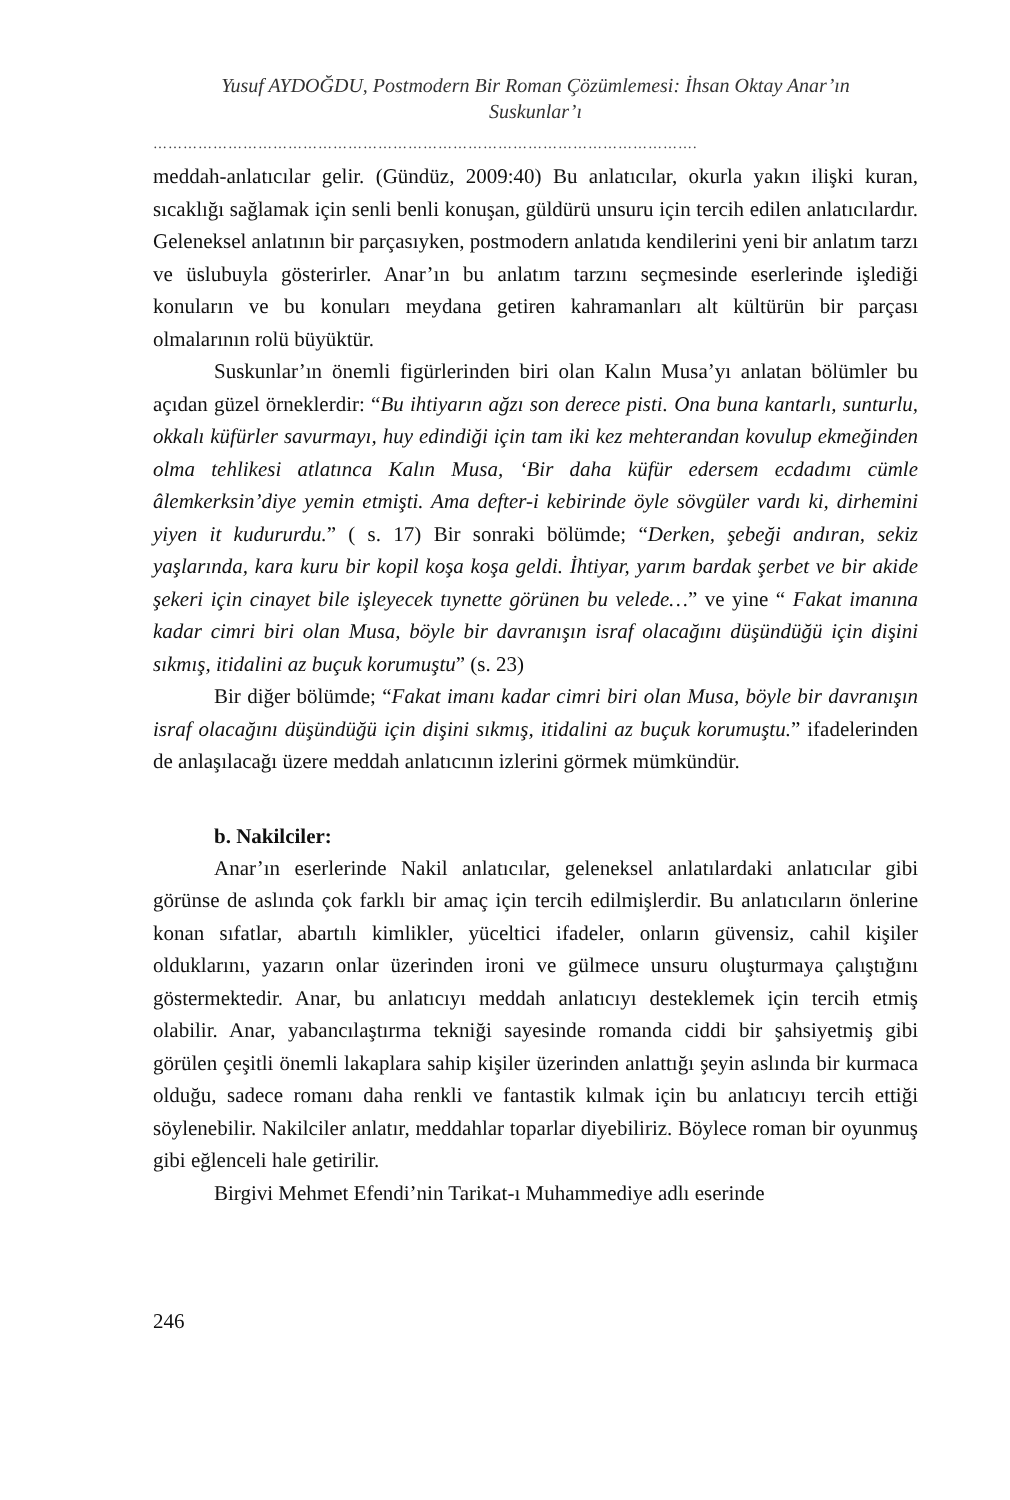Yusuf AYDOĞDU, Postmodern Bir Roman Çözümlemesi: İhsan Oktay Anar’ın
Suskunlar’ı
……………………………………………………………………………………………….
meddah-anlatıcılar gelir. (Gündüz, 2009:40) Bu anlatıcılar, okurla yakın ilişki kuran, sıcaklığı sağlamak için senli benli konuşan, güldürü unsuru için tercih edilen anlatıcılardır. Geleneksel anlatının bir parçasıyken, postmodern anlatıda kendilerini yeni bir anlatım tarzı ve üslubuyla gösterirler. Anar’ın bu anlatım tarzını seçmesinde eserlerinde işlediği konuların ve bu konuları meydana getiren kahramanları alt kültürün bir parçası olmalarının rolü büyüktür.
Suskunlar’ın önemli figürlerinden biri olan Kalın Musa’yı anlatan bölümler bu açıdan güzel örneklerdir: “Bu ihtiyarın ağzı son derece pisti. Ona buna kantarlı, sunturlu, okkalı küfürler savurmayı, huy edindiği için tam iki kez mehterandan kovulup ekmeğinden olma tehlikesi atlatınca Kalın Musa, ‘Bir daha küfür edersem ecdadımı cümle âlemkerksin’diye yemin etmişti. Ama defter-i kebirinde öyle sövgüler vardı ki, dirhemini yiyen it kudururdu.” ( s. 17) Bir sonraki bölümde; “Derken, şebeği andıran, sekiz yaşlarında, kara kuru bir kopil koşa koşa geldi. İhtiyar, yarım bardak şerbet ve bir akide şekeri için cinayet bile işleyecek tıynette görünen bu velede…” ve yine “ Fakat imanına kadar cimri biri olan Musa, böyle bir davranışın israf olacağını düşündüğü için dişini sıkmış, itidalini az buçuk korumuştu” (s. 23)
Bir diğer bölümde; “Fakat imanı kadar cimri biri olan Musa, böyle bir davranışın israf olacağını düşündüğü için dişini sıkmış, itidalini az buçuk korumuştu.” ifadelerinden de anlaşılacağı üzere meddah anlatıcının izlerini görmek mümkündür.
b. Nakilciler:
Anar’ın eserlerinde Nakil anlatıcılar, geleneksel anlatılardaki anlatıcılar gibi görünse de aslında çok farklı bir amaç için tercih edilmişlerdir. Bu anlatıcıların önlerine konan sıfatlar, abartılı kimlikler, yüceltici ifadeler, onların güvensiz, cahil kişiler olduklarını, yazarın onlar üzerinden ironi ve gülmece unsuru oluşturmaya çalıştığını göstermektedir. Anar, bu anlatıcıyı meddah anlatıcıyı desteklemek için tercih etmiş olabilir. Anar, yabancılaştırma tekniği sayesinde romanda ciddi bir şahsiyetmiş gibi görülen çeşitli önemli lakaplara sahip kişiler üzerinden anlattığı şeyin aslında bir kurmaca olduğu, sadece romanı daha renkli ve fantastik kılmak için bu anlatıcıyı tercih ettiği söylenebilir. Nakilciler anlatır, meddahlar toparlar diyebiliriz. Böylece roman bir oyunmuş gibi eğlenceli hale getirilir.
Birgivi Mehmet Efendi’nin Tarikat-ı Muhammediye adlı eserinde
246